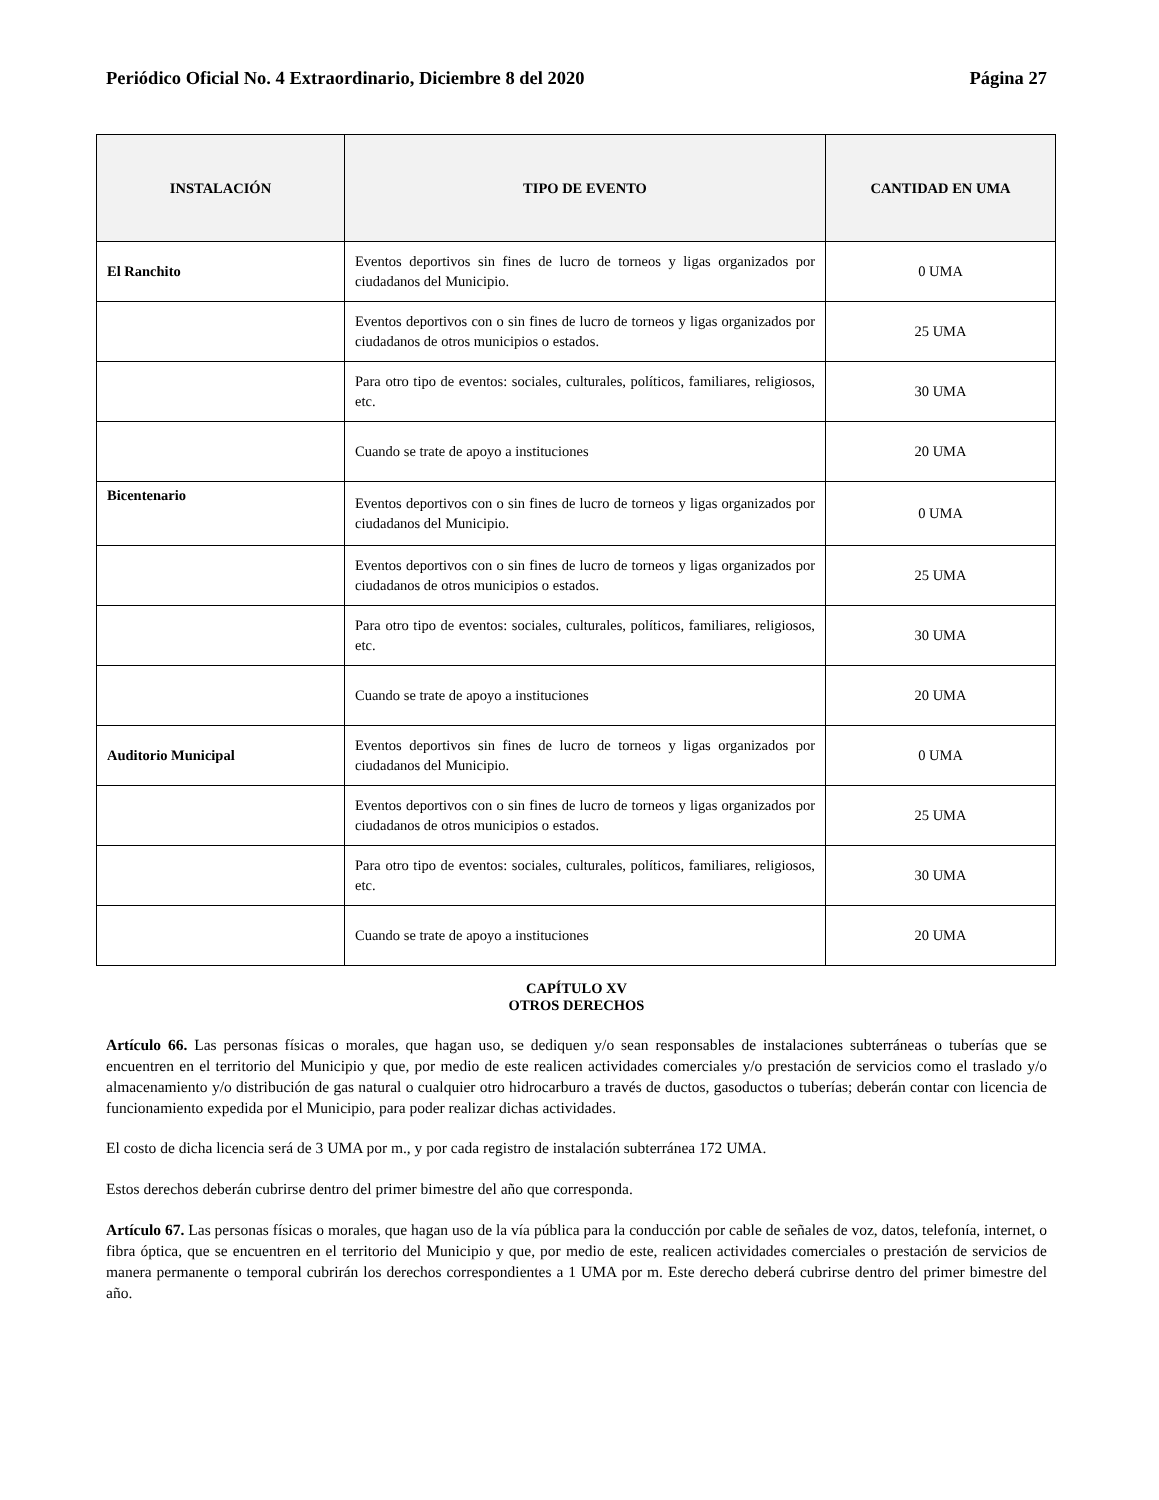Periódico Oficial No. 4 Extraordinario, Diciembre 8 del 2020 Página 27
| INSTALACIÓN | TIPO DE EVENTO | CANTIDAD EN UMA |
| --- | --- | --- |
| El Ranchito | Eventos deportivos sin fines de lucro de torneos y ligas organizados por ciudadanos del Municipio. | 0 UMA |
| | Eventos deportivos con o sin fines de lucro de torneos y ligas organizados por ciudadanos de otros municipios o estados. | 25 UMA |
| | Para otro tipo de eventos: sociales, culturales, políticos, familiares, religiosos, etc. | 30 UMA |
| | Cuando se trate de apoyo a instituciones | 20 UMA |
| Bicentenario | Eventos deportivos con o sin fines de lucro de torneos y ligas organizados por ciudadanos del Municipio. | 0 UMA |
| | Eventos deportivos con o sin fines de lucro de torneos y ligas organizados por ciudadanos de otros municipios o estados. | 25 UMA |
| | Para otro tipo de eventos: sociales, culturales, políticos, familiares, religiosos, etc. | 30 UMA |
| | Cuando se trate de apoyo a instituciones | 20 UMA |
| Auditorio Municipal | Eventos deportivos sin fines de lucro de torneos y ligas organizados por ciudadanos del Municipio. | 0 UMA |
| | Eventos deportivos con o sin fines de lucro de torneos y ligas organizados por ciudadanos de otros municipios o estados. | 25 UMA |
| | Para otro tipo de eventos: sociales, culturales, políticos, familiares, religiosos, etc. | 30 UMA |
| | Cuando se trate de apoyo a instituciones | 20 UMA |
CAPÍTULO XV
OTROS DERECHOS
Artículo 66. Las personas físicas o morales, que hagan uso, se dediquen y/o sean responsables de instalaciones subterráneas o tuberías que se encuentren en el territorio del Municipio y que, por medio de este realicen actividades comerciales y/o prestación de servicios como el traslado y/o almacenamiento y/o distribución de gas natural o cualquier otro hidrocarburo a través de ductos, gasoductos o tuberías; deberán contar con licencia de funcionamiento expedida por el Municipio, para poder realizar dichas actividades.
El costo de dicha licencia será de 3 UMA por m., y por cada registro de instalación subterránea 172 UMA.
Estos derechos deberán cubrirse dentro del primer bimestre del año que corresponda.
Artículo 67. Las personas físicas o morales, que hagan uso de la vía pública para la conducción por cable de señales de voz, datos, telefonía, internet, o fibra óptica, que se encuentren en el territorio del Municipio y que, por medio de este, realicen actividades comerciales o prestación de servicios de manera permanente o temporal cubrirán los derechos correspondientes a 1 UMA por m. Este derecho deberá cubrirse dentro del primer bimestre del año.